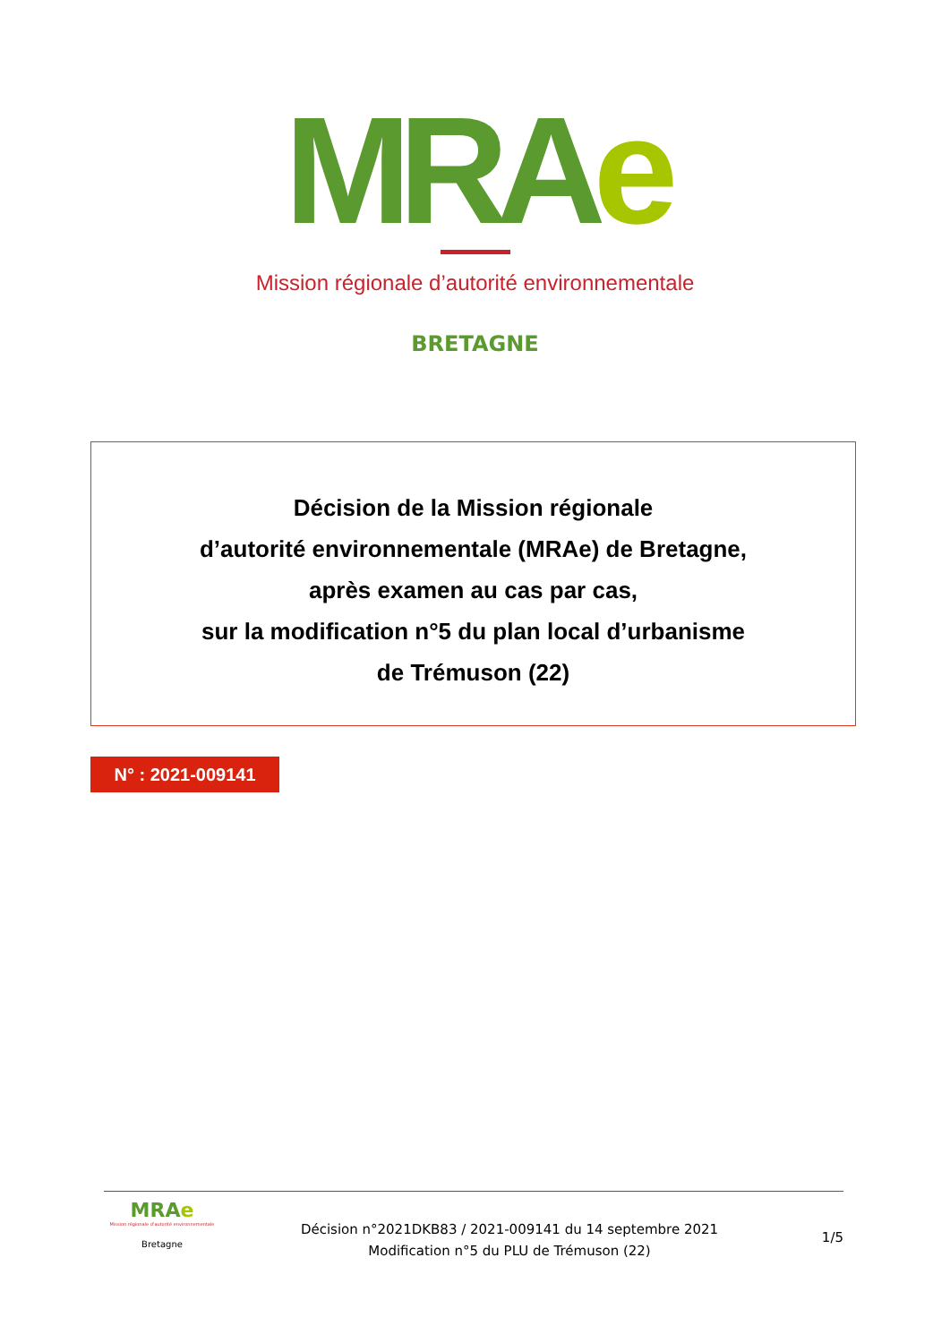MRAe
Mission régionale d’autorité environnementale
BRETAGNE
Décision de la Mission régionale
d’autorité environnementale (MRAe) de Bretagne,
après examen au cas par cas,
sur la modification n°5 du plan local d’urbanisme
de Trémuson (22)
N° : 2021-009141
MRAe
Mission régionale d’autorité environnementale
Bretagne
Décision n°2021DKB83 / 2021-009141 du 14 septembre 2021
Modification n°5 du PLU de Trémuson (22)
1/5